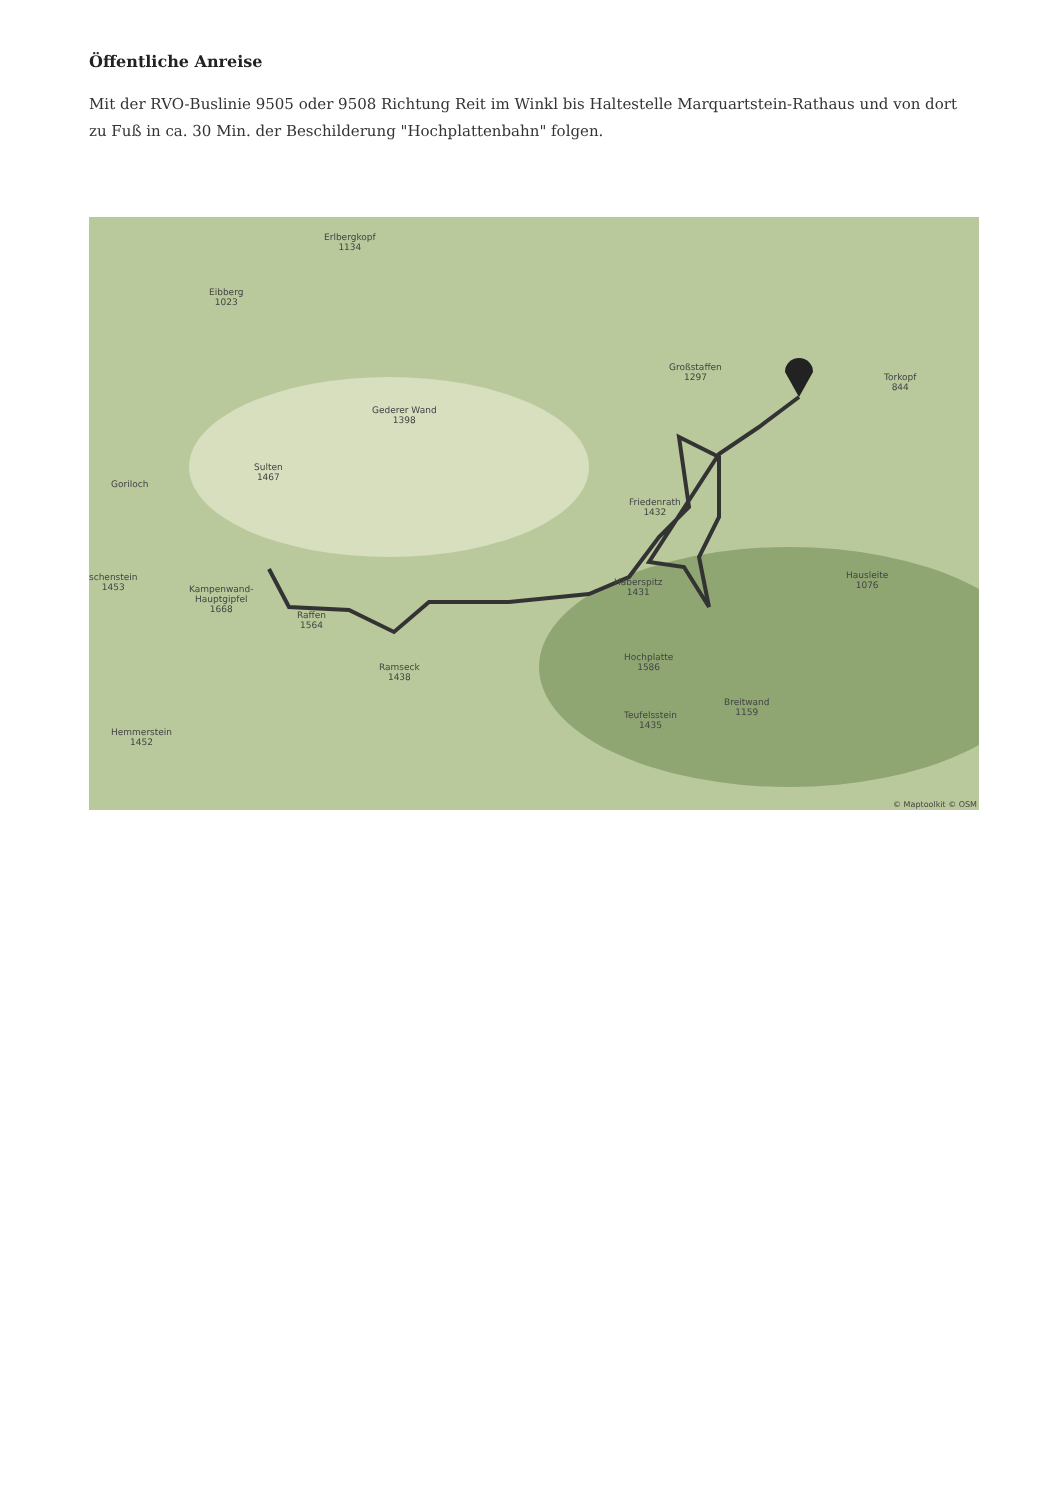Öffentliche Anreise
Mit der RVO-Buslinie 9505 oder 9508 Richtung Reit im Winkl bis Haltestelle Marquartstein-Rathaus und von dort zu Fuß in ca. 30 Min. der Beschilderung "Hochplattenbahn" folgen.
Erlbergkopf
1134
Eibberg
1023
Großstaffen
1297
Torkopf
844
Gederer Wand
1398
Sulten
1467
Goriloch
Friedenrath
1432
schenstein
1453
Kampenwand-
Hauptgipfel
1668
Raffen
1564
Haberspitz
1431
Hausleite
1076
Ramseck
1438
Hochplatte
1586
Breitwand
1159
Teufelsstein
1435
Hemmerstein
1452
© Maptoolkit © OSM